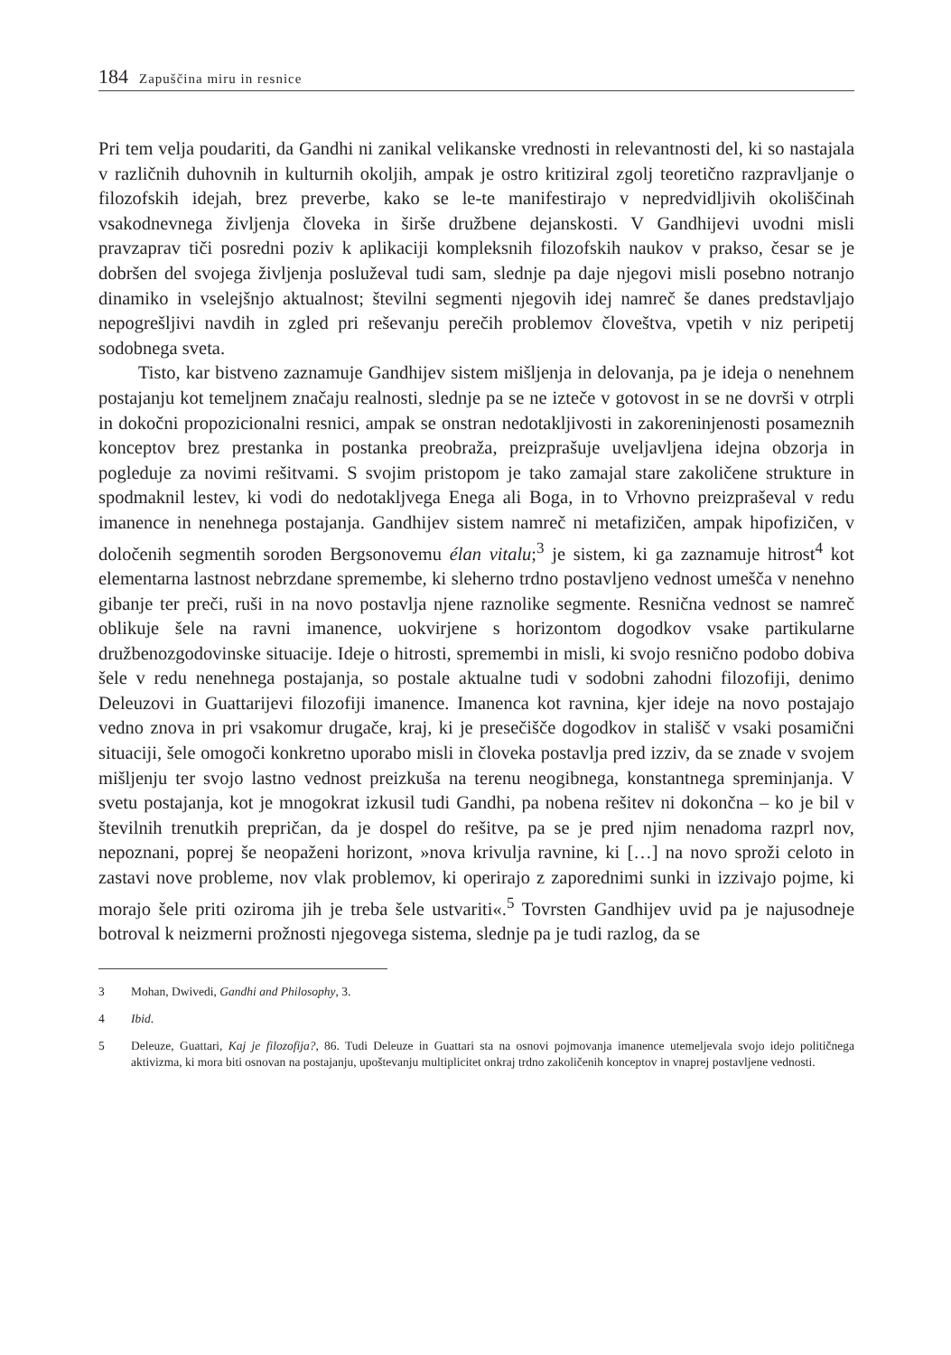184 Zapuščina miru in resnice
Pri tem velja poudariti, da Gandhi ni zanikal velikanske vrednosti in relevantnosti del, ki so nastajala v različnih duhovnih in kulturnih okoljih, ampak je ostro kritiziral zgolj teoretično razpravljanje o filozofskih idejah, brez preverbe, kako se le-te manifestirajo v nepredvidljivih okoliščinah vsakodnevnega življenja človeka in širše družbene dejanskosti. V Gandhijevi uvodni misli pravzaprav tiči posredni poziv k aplikaciji kompleksnih filozofskih naukov v prakso, česar se je dobršen del svojega življenja posluževal tudi sam, slednje pa daje njegovi misli posebno notranjo dinamiko in vselejšnjo aktualnost; številni segmenti njegovih idej namreč še danes predstavljajo nepogrešljivi navdih in zgled pri reševanju perečih problemov človeštva, vpetih v niz peripetij sodobnega sveta.
Tisto, kar bistveno zaznamuje Gandhijev sistem mišljenja in delovanja, pa je ideja o nenehnem postajanju kot temeljnem značaju realnosti, slednje pa se ne izteče v gotovost in se ne dovrši v otrpli in dokočni propozicionalni resnici, ampak se onstran nedotakljivosti in zakoreninjenosti posameznih konceptov brez prestanka in postanka preobraža, preizprašuje uveljavljena idejna obzorja in pogleduje za novimi rešitvami. S svojim pristopom je tako zamajal stare zakoličene strukture in spodmaknil lestev, ki vodi do nedotakljvega Enega ali Boga, in to Vrhovno preizpraševal v redu imanence in nenehnega postajanja. Gandhijev sistem namreč ni metafizičen, ampak hipofizičen, v določenih segmentih soroden Bergsonovemu élan vitalu;<sup>3</sup> je sistem, ki ga zaznamuje hitrost<sup>4</sup> kot elementarna lastnost nebrzdane spremembe, ki sleherno trdno postavljeno vednost umešča v nenehno gibanje ter preči, ruši in na novo postavlja njene raznolike segmente. Resnična vednost se namreč oblikuje šele na ravni imanence, uokvirjene s horizontom dogodkov vsake partikularne družbenozgodovinske situacije. Ideje o hitrosti, spremembi in misli, ki svojo resnično podobo dobiva šele v redu nenehnega postajanja, so postale aktualne tudi v sodobni zahodni filozofiji, denimo Deleuzovi in Guattarijevi filozofiji imanence. Imanenca kot ravnina, kjer ideje na novo postajajo vedno znova in pri vsakomur drugače, kraj, ki je presečišče dogodkov in stališč v vsaki posamični situaciji, šele omogoči konkretno uporabo misli in človeka postavlja pred izziv, da se znade v svojem mišljenju ter svojo lastno vednost preizkuša na terenu neogibnega, konstantnega spreminjanja. V svetu postajanja, kot je mnogokrat izkusil tudi Gandhi, pa nobena rešitev ni dokončna – ko je bil v številnih trenutkih prepričan, da je dospel do rešitve, pa se je pred njim nenadoma razprl nov, nepoznani, poprej še neopaženi horizont, »nova krivulja ravnine, ki […] na novo sproži celoto in zastavi nove probleme, nov vlak problemov, ki operirajo z zaporednimi sunki in izzivajo pojme, ki morajo šele priti oziroma jih je treba šele ustvariti«.<sup>5</sup> Tovrsten Gandhijev uvid pa je najusodneje botroval k neizmerni prožnosti njegovega sistema, slednje pa je tudi razlog, da se
3 Mohan, Dwivedi, Gandhi and Philosophy, 3.
4 Ibid.
5 Deleuze, Guattari, Kaj je filozofija?, 86. Tudi Deleuze in Guattari sta na osnovi pojmovanja imanence utemeljevala svojo idejo političnega aktivizma, ki mora biti osnovan na postajanju, upoštevanju multiplicitet onkraj trdno zakoličenih konceptov in vnaprej postavljene vednosti.